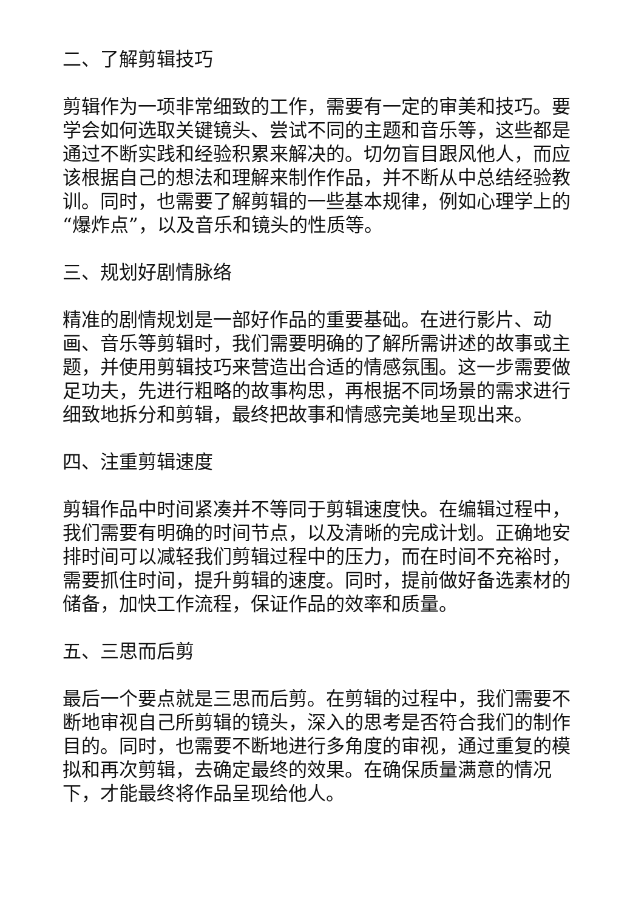二、了解剪辑技巧
剪辑作为一项非常细致的工作，需要有一定的审美和技巧。要学会如何选取关键镜头、尝试不同的主题和音乐等，这些都是通过不断实践和经验积累来解决的。切勿盲目跟风他人，而应该根据自己的想法和理解来制作作品，并不断从中总结经验教训。同时，也需要了解剪辑的一些基本规律，例如心理学上的“爆炸点”，以及音乐和镜头的性质等。
三、规划好剧情脉络
精准的剧情规划是一部好作品的重要基础。在进行影片、动画、音乐等剪辑时，我们需要明确的了解所需讲述的故事或主题，并使用剪辑技巧来营造出合适的情感氛围。这一步需要做足功夫，先进行粗略的故事构思，再根据不同场景的需求进行细致地拆分和剪辑，最终把故事和情感完美地呈现出来。
四、注重剪辑速度
剪辑作品中时间紧凑并不等同于剪辑速度快。在编辑过程中，我们需要有明确的时间节点，以及清晰的完成计划。正确地安排时间可以减轻我们剪辑过程中的压力，而在时间不充裕时，需要抓住时间，提升剪辑的速度。同时，提前做好备选素材的储备，加快工作流程，保证作品的效率和质量。
五、三思而后剪
最后一个要点就是三思而后剪。在剪辑的过程中，我们需要不断地审视自己所剪辑的镜头，深入的思考是否符合我们的制作目的。同时，也需要不断地进行多角度的审视，通过重复的模拟和再次剪辑，去确定最终的效果。在确保质量满意的情况下，才能最终将作品呈现给他人。